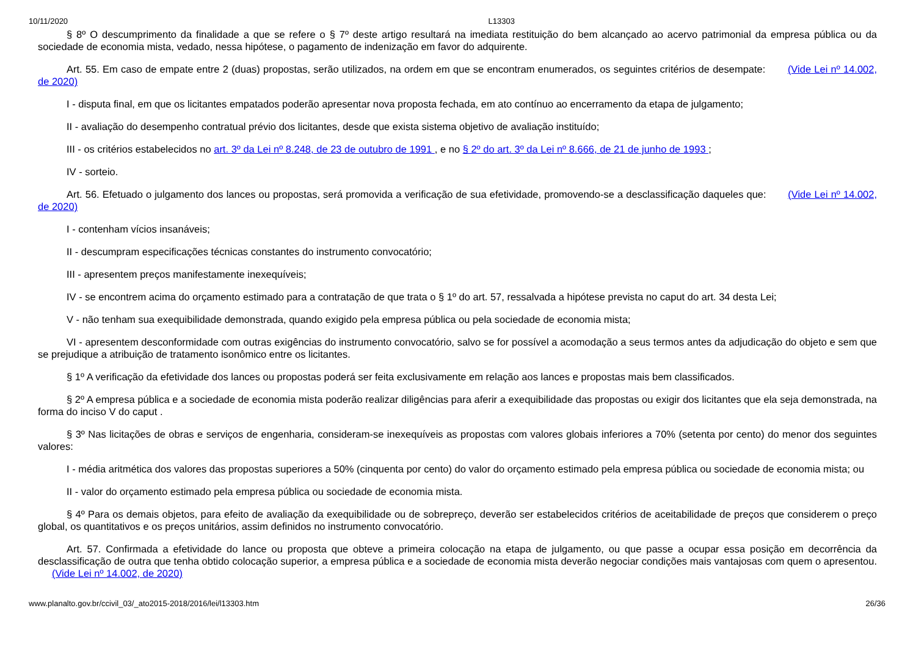10/11/2020 L13303
§ 8º O descumprimento da finalidade a que se refere o § 7º deste artigo resultará na imediata restituição do bem alcançado ao acervo patrimonial da empresa pública ou da sociedade de economia mista, vedado, nessa hipótese, o pagamento de indenização em favor do adquirente.
Art. 55. Em caso de empate entre 2 (duas) propostas, serão utilizados, na ordem em que se encontram enumerados, os seguintes critérios de desempate: (Vide Lei nº 14.002, de 2020)
I - disputa final, em que os licitantes empatados poderão apresentar nova proposta fechada, em ato contínuo ao encerramento da etapa de julgamento;
II - avaliação do desempenho contratual prévio dos licitantes, desde que exista sistema objetivo de avaliação instituído;
III - os critérios estabelecidos no art. 3º da Lei nº 8.248, de 23 de outubro de 1991 , e no § 2º do art. 3º da Lei nº 8.666, de 21 de junho de 1993 ;
IV - sorteio.
Art. 56. Efetuado o julgamento dos lances ou propostas, será promovida a verificação de sua efetividade, promovendo-se a desclassificação daqueles que: (Vide Lei nº 14.002, de 2020)
I - contenham vícios insanáveis;
II - descumpram especificações técnicas constantes do instrumento convocatório;
III - apresentem preços manifestamente inexequíveis;
IV - se encontrem acima do orçamento estimado para a contratação de que trata o § 1º do art. 57, ressalvada a hipótese prevista no caput do art. 34 desta Lei;
V - não tenham sua exequibilidade demonstrada, quando exigido pela empresa pública ou pela sociedade de economia mista;
VI - apresentem desconformidade com outras exigências do instrumento convocatório, salvo se for possível a acomodação a seus termos antes da adjudicação do objeto e sem que se prejudique a atribuição de tratamento isonômico entre os licitantes.
§ 1º A verificação da efetividade dos lances ou propostas poderá ser feita exclusivamente em relação aos lances e propostas mais bem classificados.
§ 2º A empresa pública e a sociedade de economia mista poderão realizar diligências para aferir a exequibilidade das propostas ou exigir dos licitantes que ela seja demonstrada, na forma do inciso V do caput .
§ 3º Nas licitações de obras e serviços de engenharia, consideram-se inexequíveis as propostas com valores globais inferiores a 70% (setenta por cento) do menor dos seguintes valores:
I - média aritmética dos valores das propostas superiores a 50% (cinquenta por cento) do valor do orçamento estimado pela empresa pública ou sociedade de economia mista; ou
II - valor do orçamento estimado pela empresa pública ou sociedade de economia mista.
§ 4º Para os demais objetos, para efeito de avaliação da exequibilidade ou de sobrepreço, deverão ser estabelecidos critérios de aceitabilidade de preços que considerem o preço global, os quantitativos e os preços unitários, assim definidos no instrumento convocatório.
Art. 57. Confirmada a efetividade do lance ou proposta que obteve a primeira colocação na etapa de julgamento, ou que passe a ocupar essa posição em decorrência da desclassificação de outra que tenha obtido colocação superior, a empresa pública e a sociedade de economia mista deverão negociar condições mais vantajosas com quem o apresentou. (Vide Lei nº 14.002, de 2020)
www.planalto.gov.br/ccivil_03/_ato2015-2018/2016/lei/l13303.htm 26/36